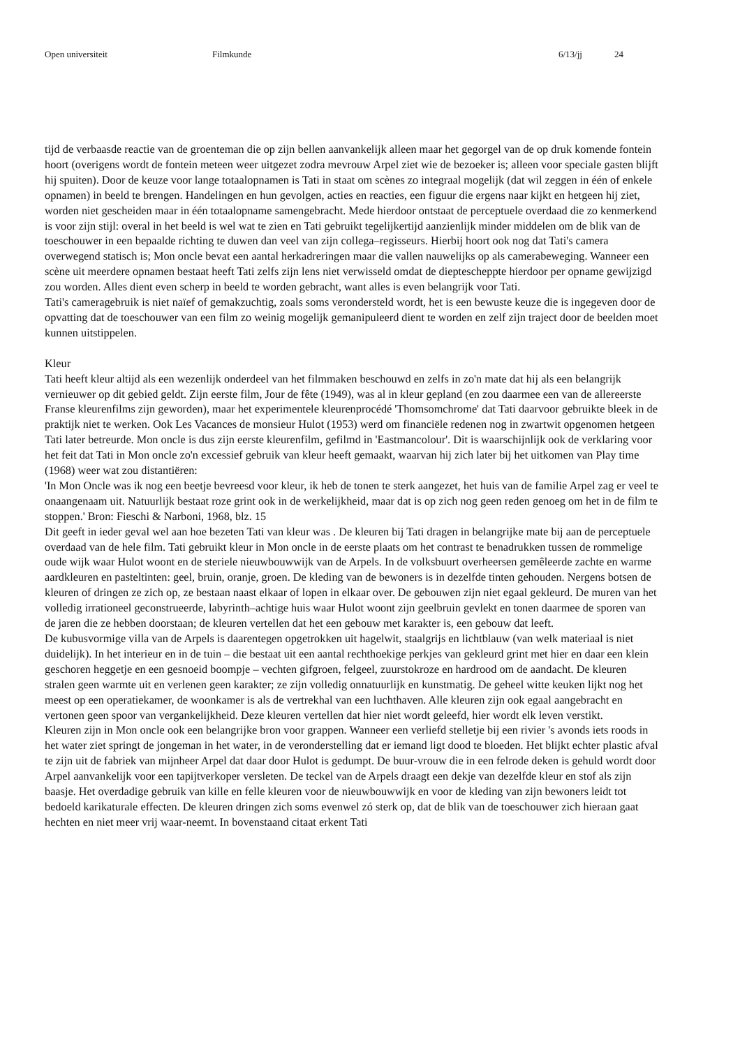Open universiteit Filmkunde 6/13/jj 24
tijd de verbaasde reactie van de groenteman die op zijn bellen aanvankelijk alleen maar het gegorgel van de op druk komende fontein hoort (overigens wordt de fontein meteen weer uitgezet zodra mevrouw Arpel ziet wie de bezoeker is; alleen voor speciale gasten blijft hij spuiten). Door de keuze voor lange totaalopnamen is Tati in staat om scènes zo integraal mogelijk (dat wil zeggen in één of enkele opnamen) in beeld te brengen. Handelingen en hun gevolgen, acties en reacties, een figuur die ergens naar kijkt en hetgeen hij ziet, worden niet gescheiden maar in één totaalopname samengebracht. Mede hierdoor ontstaat de perceptuele overdaad die zo kenmerkend is voor zijn stijl: overal in het beeld is wel wat te zien en Tati gebruikt tegelijkertijd aanzienlijk minder middelen om de blik van de toeschouwer in een bepaalde richting te duwen dan veel van zijn collega–regisseurs. Hierbij hoort ook nog dat Tati's camera overwegend statisch is; Mon oncle bevat een aantal herkadreringen maar die vallen nauwelijks op als camerabeweging. Wanneer een scène uit meerdere opnamen bestaat heeft Tati zelfs zijn lens niet verwisseld omdat de diepteschерpte hierdoor per opname gewijzigd zou worden. Alles dient even scherp in beeld te worden gebracht, want alles is even belangrijk voor Tati.
Tati's cameragebruik is niet naïef of gemakzuchtig, zoals soms verondersteld wordt, het is een bewuste keuze die is ingegeven door de opvatting dat de toeschouwer van een film zo weinig mogelijk gemanipuleerd dient te worden en zelf zijn traject door de beelden moet kunnen uitstippelen.
Kleur
Tati heeft kleur altijd als een wezenlijk onderdeel van het filmmaken beschouwd en zelfs in zo'n mate dat hij als een belangrijk vernieuwer op dit gebied geldt. Zijn eerste film, Jour de fête (1949), was al in kleur gepland (en zou daarmee een van de allereerste Franse kleurenfilms zijn geworden), maar het experimentele kleurenprocédé 'Thomsomchrome' dat Tati daarvoor gebruikte bleek in de praktijk niet te werken. Ook Les Vacances de monsieur Hulot (1953) werd om financiële redenen nog in zwartwit opgenomen hetgeen Tati later betreurde. Mon oncle is dus zijn eerste kleurenfilm, gefilmd in 'Eastmancolour'. Dit is waarschijnlijk ook de verklaring voor het feit dat Tati in Mon oncle zo'n excessief gebruik van kleur heeft gemaakt, waarvan hij zich later bij het uitkomen van Play time (1968) weer wat zou distantiëren:
'In Mon Oncle was ik nog een beetje bevreesd voor kleur, ik heb de tonen te sterk aangezet, het huis van de familie Arpel zag er veel te onaangenaam uit. Natuurlijk bestaat roze grint ook in de werkelijkheid, maar dat is op zich nog geen reden genoeg om het in de film te stoppen.' Bron: Fieschi & Narboni, 1968, blz. 15
Dit geeft in ieder geval wel aan hoe bezeten Tati van kleur was . De kleuren bij Tati dragen in belangrijke mate bij aan de perceptuele overdaad van de hele film. Tati gebruikt kleur in Mon oncle in de eerste plaats om het contrast te benadrukken tussen de rommelige oude wijk waar Hulot woont en de steriele nieuwbouwwijk van de Arpels. In de volksbuurt overheersen gemêleerde zachte en warme aardkleuren en pasteltinten: geel, bruin, oranje, groen. De kleding van de bewoners is in dezelfde tinten gehouden. Nergens botsen de kleuren of dringen ze zich op, ze bestaan naast elkaar of lopen in elkaar over. De gebouwen zijn niet egaal gekleurd. De muren van het volledig irrationeel geconstrueerde, labyrinth–achtige huis waar Hulot woont zijn geelbruin gevlekt en tonen daarmee de sporen van de jaren die ze hebben doorstaan; de kleuren vertellen dat het een gebouw met karakter is, een gebouw dat leeft.
De kubusvormige villa van de Arpels is daarentegen opgetrokken uit hagelwit, staalgrijs en lichtblauw (van welk materiaal is niet duidelijk). In het interieur en in de tuin – die bestaat uit een aantal rechthoekige perkjes van gekleurd grint met hier en daar een klein geschoren heggetje en een gesnoeid boompje – vechten gifgroen, felgeel, zuurstokroze en hardrood om de aandacht. De kleuren stralen geen warmte uit en verlenen geen karakter; ze zijn volledig onnatuurlijk en kunstmatig. De geheel witte keuken lijkt nog het meest op een operatiekamer, de woonkamer is als de vertrekhal van een luchthaven. Alle kleuren zijn ook egaal aangebracht en vertonen geen spoor van vergankelijkheid. Deze kleuren vertellen dat hier niet wordt geleefd, hier wordt elk leven verstikt.
Kleuren zijn in Mon oncle ook een belangrijke bron voor grappen. Wanneer een verliefd stelletje bij een rivier 's avonds iets roods in het water ziet springt de jongeman in het water, in de veronderstelling dat er iemand ligt dood te bloeden. Het blijkt echter plastic afval te zijn uit de fabriek van mijnheer Arpel dat daar door Hulot is gedumpt. De buur-vrouw die in een felrode deken is gehuld wordt door Arpel aanvankelijk voor een tapijtverkoper versleten. De teckel van de Arpels draagt een dekje van dezelfde kleur en stof als zijn baasje. Het overdadige gebruik van kille en felle kleuren voor de nieuwbouwwijk en voor de kleding van zijn bewoners leidt tot bedoeld karikaturale effecten. De kleuren dringen zich soms evenwel zó sterk op, dat de blik van de toeschouwer zich hieraan gaat hechten en niet meer vrij waar-neemt. In bovenstaand citaat erkent Tati